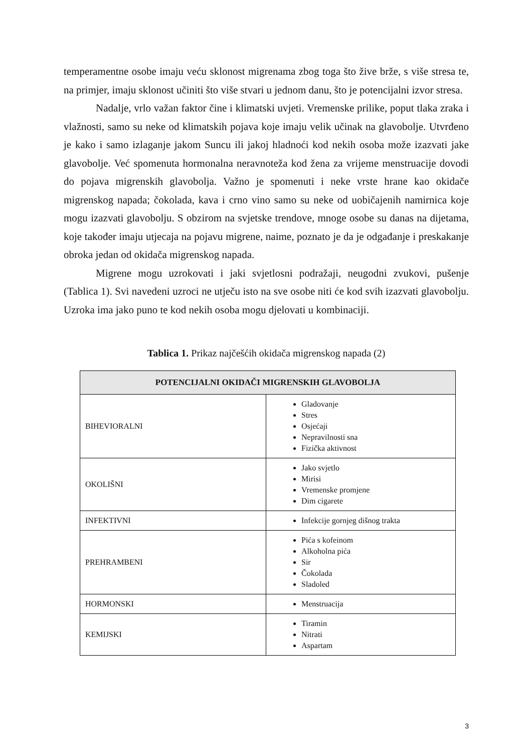temperamentne osobe imaju veću sklonost migrenama zbog toga što žive brže, s više stresa te, na primjer, imaju sklonost učiniti što više stvari u jednom danu, što je potencijalni izvor stresa.
Nadalje, vrlo važan faktor čine i klimatski uvjeti. Vremenske prilike, poput tlaka zraka i vlažnosti, samo su neke od klimatskih pojava koje imaju velik učinak na glavobolje. Utvrđeno je kako i samo izlaganje jakom Suncu ili jakoj hladnoći kod nekih osoba može izazvati jake glavobolje. Već spomenuta hormonalna neravnoteža kod žena za vrijeme menstruacije dovodi do pojava migrenskih glavobolja. Važno je spomenuti i neke vrste hrane kao okidače migrenskog napada; čokolada, kava i crno vino samo su neke od uobičajenih namirnica koje mogu izazvati glavobolju. S obzirom na svjetske trendove, mnoge osobe su danas na dijetama, koje također imaju utjecaja na pojavu migrene, naime, poznato je da je odgađanje i preskakanje obroka jedan od okidača migrenskog napada.
Migrene mogu uzrokovati i jaki svjetlosni podražaji, neugodni zvukovi, pušenje (Tablica 1). Svi navedeni uzroci ne utječu isto na sve osobe niti će kod svih izazvati glavobolju. Uzroka ima jako puno te kod nekih osoba mogu djelovati u kombinaciji.
Tablica 1. Prikaz najčešćih okidača migrenskog napada (2)
| POTENCIJALNI OKIDAČI MIGRENSKIH GLAVOBOLJA | |
| --- | --- |
| BIHEVIORALNI | Gladovanje Stres Osjećaji Nepravilnosti sna Fizička aktivnost |
| OKOLIŠNI | Jako svjetlo Mirisi Vremenske promjene Dim cigarete |
| INFEKTIVNI | Infekcije gornjeg dišnog trakta |
| PREHRAMBENI | Pića s kofeinom Alkoholna pića Sir Čokolada Sladoled |
| HORMONSKI | Menstruacija |
| KEMIJSKI | Tiramin Nitrati Aspartam |
3